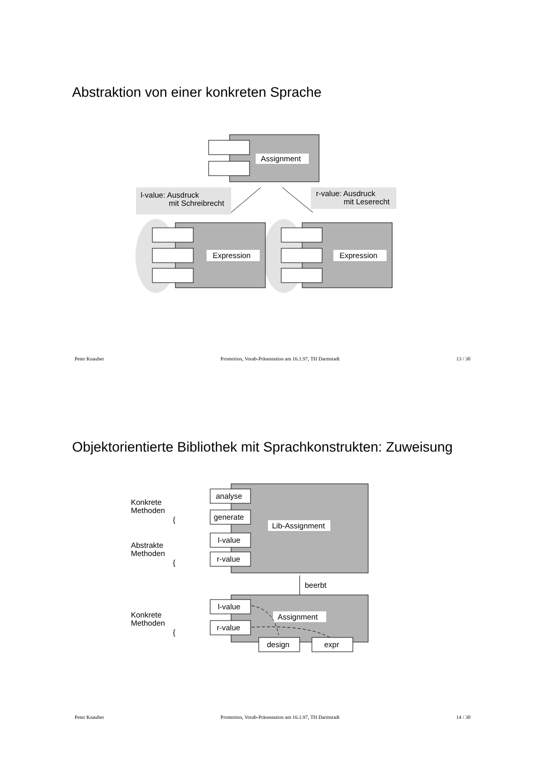Abstraktion von einer konkreten Sprache
Assignment
l-value: Ausdruck
mit Schreibrecht
r-value: Ausdruck
mit Leserecht
Expression
Expression
Peter Knauber Promotion, Vorab-Präsentation am 16.1.97, TH Darmstadt 13 / 30
Objektorientierte Bibliothek mit Sprachkonstrukten: Zuweisung
Konkrete
Methoden
{
Abstrakte
Methoden
{
Konkrete
Methoden
{
analyse
generate
l-value
r-value
Lib-Assignment
beerbt
l-value
r-value
Assignment
design
expr
Peter Knauber Promotion, Vorab-Präsentation am 16.1.97, TH Darmstadt 14 / 30